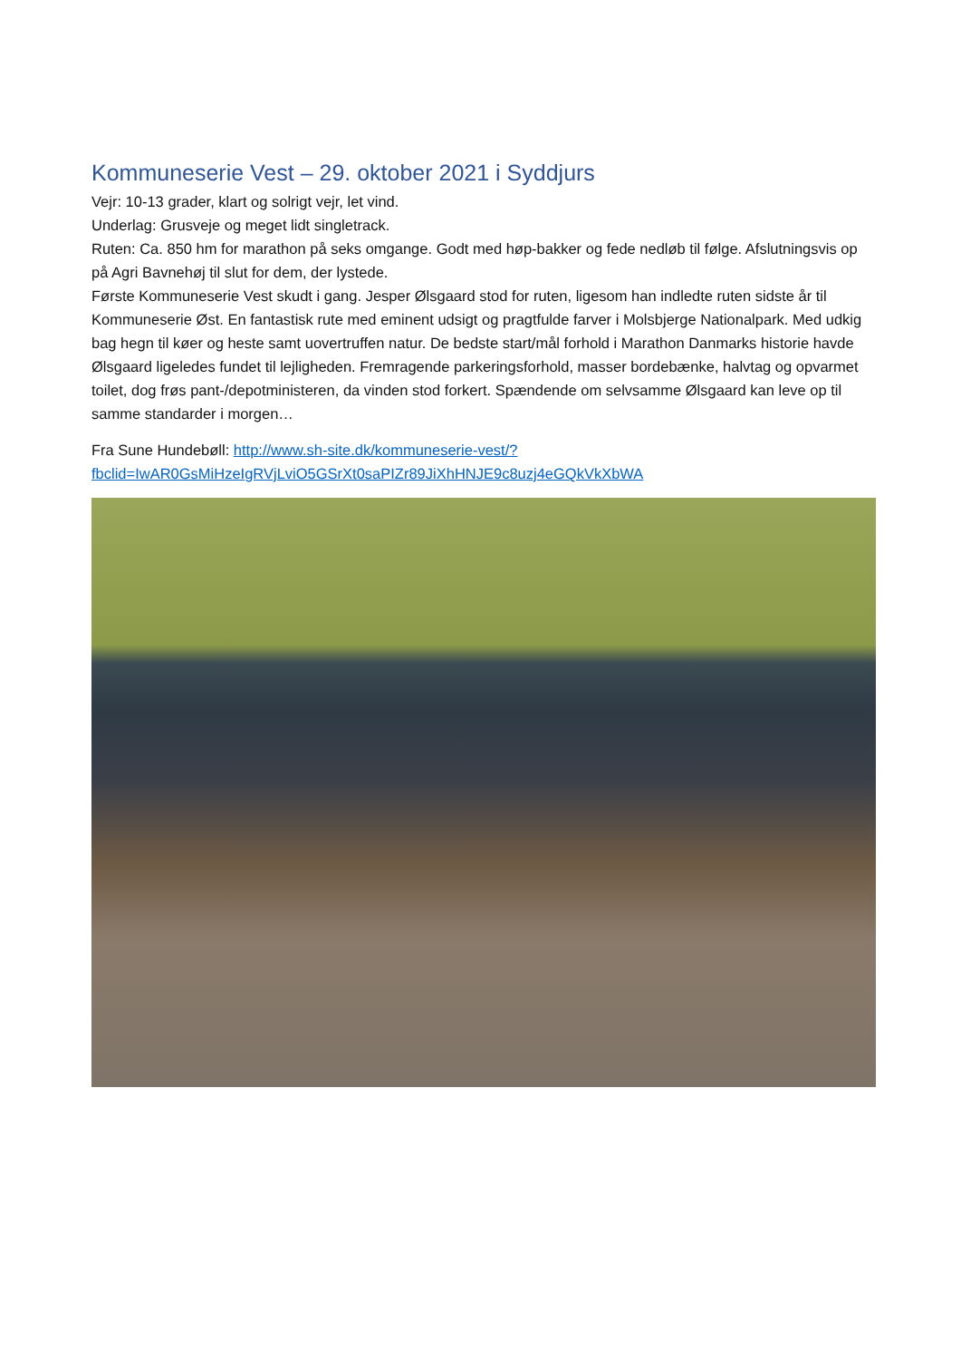Kommuneserie Vest – 29. oktober 2021 i Syddjurs
Vejr: 10-13 grader, klart og solrigt vejr, let vind.
Underlag: Grusveje og meget lidt singletrack.
Ruten: Ca. 850 hm for marathon på seks omgange. Godt med høp-bakker og fede nedløb til følge. Afslutningsvis op på Agri Bavnehøj til slut for dem, der lystede.
Første Kommuneserie Vest skudt i gang. Jesper Ølsgaard stod for ruten, ligesom han indledte ruten sidste år til Kommuneserie Øst. En fantastisk rute med eminent udsigt og pragtfulde farver i Molsbjerge Nationalpark. Med udkig bag hegn til køer og heste samt uovertruffen natur. De bedste start/mål forhold i Marathon Danmarks historie havde Ølsgaard ligeledes fundet til lejligheden. Fremragende parkeringsforhold, masser bordebænke, halvtag og opvarmet toilet, dog frøs pant-/depotministeren, da vinden stod forkert. Spændende om selvsamme Ølsgaard kan leve op til samme standarder i morgen…
Fra Sune Hundebøll: http://www.sh-site.dk/kommuneserie-vest/?fbclid=IwAR0GsMiHzeIgRVjLviO5GSrXt0saPIZr89JiXhHNJE9c8uzj4eGQkVkXbWA